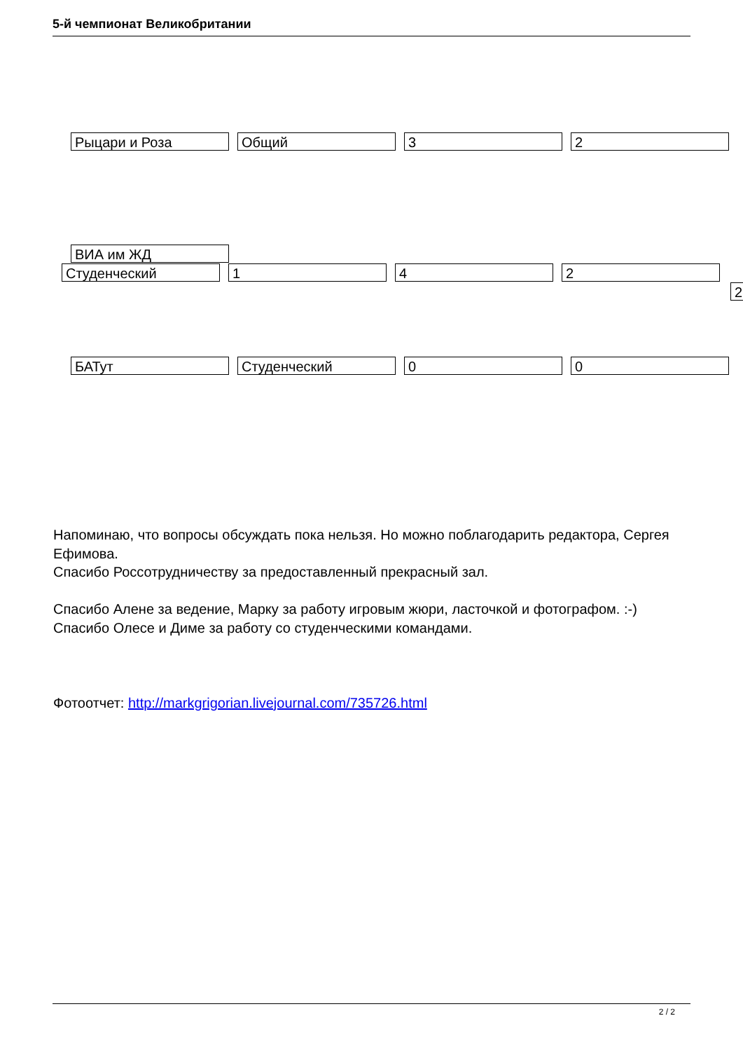5-й чемпионат Великобритании
Рыцари и Роза Общий 3 2
ВИА им ЖД
Студенческий 1 4 2
2
БАТут Студенческий 0 0
Напоминаю, что вопросы обсуждать пока нельзя. Но можно поблагодарить редактора, Сергея Ефимова.
Спасибо Россотрудничеству за предоставленный прекрасный зал.
Спасибо Алене за ведение, Марку за работу игровым жюри, ласточкой и фотографом. :-)
Спасибо Олесе и Диме за работу со студенческими командами.
Фотоотчет: http://markgrigorian.livejournal.com/735726.html
2 / 2